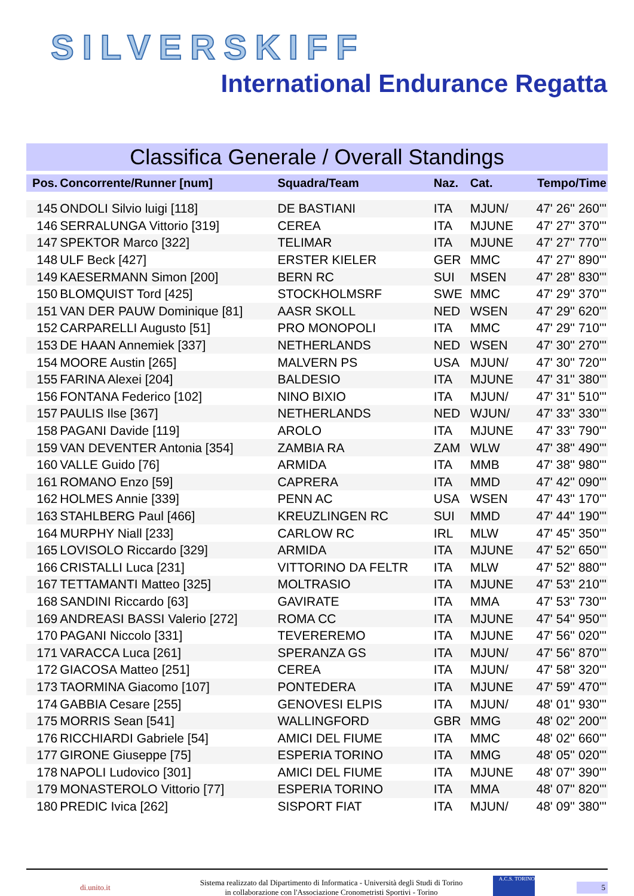SILVERSKIFF
International Endurance Regatta
Classifica Generale / Overall Standings
| Pos. | Concorrente/Runner [num] | Squadra/Team | Naz. | Cat. | Tempo/Time |
| --- | --- | --- | --- | --- | --- |
| 145 | ONDOLI Silvio luigi [118] | DE BASTIANI | ITA | MJUN/ | 47' 26'' 260''' |
| 146 | SERRALUNGA Vittorio [319] | CEREA | ITA | MJUNE | 47' 27'' 370''' |
| 147 | SPEKTOR Marco [322] | TELIMAR | ITA | MJUNE | 47' 27'' 770''' |
| 148 | ULF Beck [427] | ERSTER KIELER | GER | MMC | 47' 27'' 890''' |
| 149 | KAESERMANN Simon [200] | BERN RC | SUI | MSEN | 47' 28'' 830''' |
| 150 | BLOMQUIST Tord [425] | STOCKHOLMSRF | SWE | MMC | 47' 29'' 370''' |
| 151 | VAN DER PAUW Dominique [81] | AASR SKOLL | NED | WSEN | 47' 29'' 620''' |
| 152 | CARPARELLI Augusto [51] | PRO MONOPOLI | ITA | MMC | 47' 29'' 710''' |
| 153 | DE HAAN Annemiek [337] | NETHERLANDS | NED | WSEN | 47' 30'' 270''' |
| 154 | MOORE Austin [265] | MALVERN PS | USA | MJUN/ | 47' 30'' 720''' |
| 155 | FARINA Alexei [204] | BALDESIO | ITA | MJUNE | 47' 31'' 380''' |
| 156 | FONTANA Federico [102] | NINO BIXIO | ITA | MJUN/ | 47' 31'' 510''' |
| 157 | PAULIS Ilse [367] | NETHERLANDS | NED | WJUN/ | 47' 33'' 330''' |
| 158 | PAGANI Davide [119] | AROLO | ITA | MJUNE | 47' 33'' 790''' |
| 159 | VAN DEVENTER Antonia [354] | ZAMBIA RA | ZAM | WLW | 47' 38'' 490''' |
| 160 | VALLE Guido [76] | ARMIDA | ITA | MMB | 47' 38'' 980''' |
| 161 | ROMANO Enzo [59] | CAPRERA | ITA | MMD | 47' 42'' 090''' |
| 162 | HOLMES Annie [339] | PENN AC | USA | WSEN | 47' 43'' 170''' |
| 163 | STAHLBERG Paul [466] | KREUZLINGEN RC | SUI | MMD | 47' 44'' 190''' |
| 164 | MURPHY Niall [233] | CARLOW RC | IRL | MLW | 47' 45'' 350''' |
| 165 | LOVISOLO Riccardo [329] | ARMIDA | ITA | MJUNE | 47' 52'' 650''' |
| 166 | CRISTALLI Luca [231] | VITTORINO DA FELTR | ITA | MLW | 47' 52'' 880''' |
| 167 | TETTAMANTI Matteo [325] | MOLTRASIO | ITA | MJUNE | 47' 53'' 210''' |
| 168 | SANDINI Riccardo [63] | GAVIRATE | ITA | MMA | 47' 53'' 730''' |
| 169 | ANDREASI BASSI Valerio [272] | ROMA CC | ITA | MJUNE | 47' 54'' 950''' |
| 170 | PAGANI Niccolo [331] | TEVEREREMO | ITA | MJUNE | 47' 56'' 020''' |
| 171 | VARACCA Luca [261] | SPERANZA GS | ITA | MJUN/ | 47' 56'' 870''' |
| 172 | GIACOSA Matteo [251] | CEREA | ITA | MJUN/ | 47' 58'' 320''' |
| 173 | TAORMINA Giacomo [107] | PONTEDERA | ITA | MJUNE | 47' 59'' 470''' |
| 174 | GABBIA Cesare [255] | GENOVESI ELPIS | ITA | MJUN/ | 48' 01'' 930''' |
| 175 | MORRIS Sean [541] | WALLINGFORD | GBR | MMG | 48' 02'' 200''' |
| 176 | RICCHIARDI Gabriele [54] | AMICI DEL FIUME | ITA | MMC | 48' 02'' 660''' |
| 177 | GIRONE Giuseppe [75] | ESPERIA TORINO | ITA | MMG | 48' 05'' 020''' |
| 178 | NAPOLI Ludovico [301] | AMICI DEL FIUME | ITA | MJUNE | 48' 07'' 390''' |
| 179 | MONASTEROLO Vittorio [77] | ESPERIA TORINO | ITA | MMA | 48' 07'' 820''' |
| 180 | PREDIC Ivica [262] | SISPORT FIAT | ITA | MJUN/ | 48' 09'' 380''' |
di.unito.it
Sistema realizzato dal Dipartimento di Informatica - Università degli Studi di Torino
in collaborazione con l'Associazione Cronometristi Sportivi - Torino
A.C.S. TORINO
5